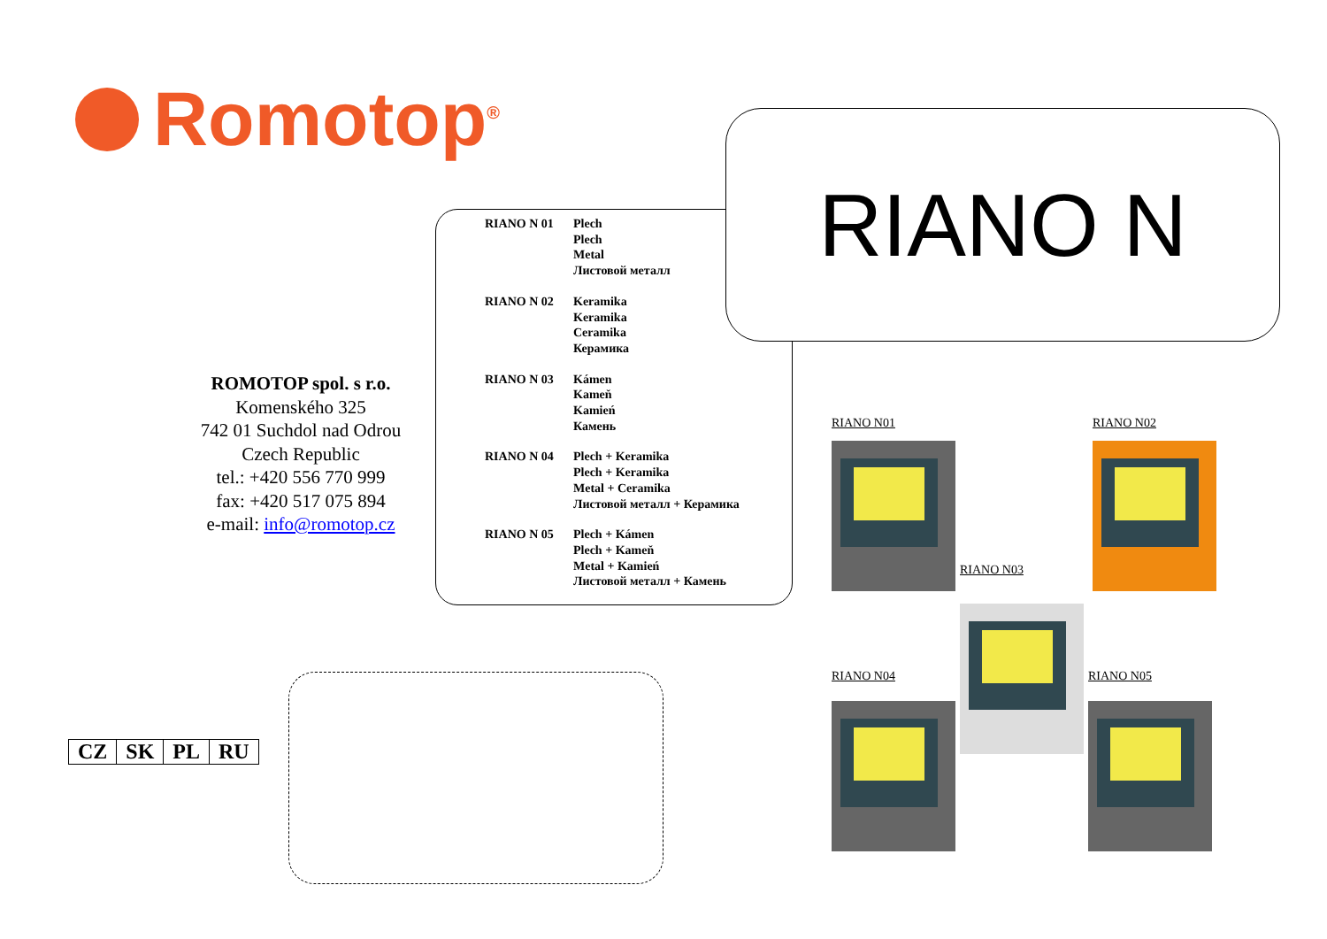Romotop<sup>®</sup> RIANO N
RIANO N 01 Plech
Plech
Metal
Листовой металл
RIANO N 02 Keramika
Keramika
Ceramika
Керамика
RIANO N 03 Kámen
Kameň
Kamień
Камень
RIANO N 04 Plech + Keramika
Plech + Keramika
Metal + Ceramika
Листовой металл + Керамика
RIANO N 05 Plech + Kámen
Plech + Kameň
Metal + Kamień
Листовой металл + Камень
ROMOTOP spol. s r.o.
Komenského 325
742 01 Suchdol nad Odrou
Czech Republic
tel.: +420 556 770 999
fax: +420 517 075 894
e-mail: info@romotop.cz
| CZ | SK | PL | RU |
RIANO N01 RIANO N02
RIANO N03
RIANO N04 RIANO N05